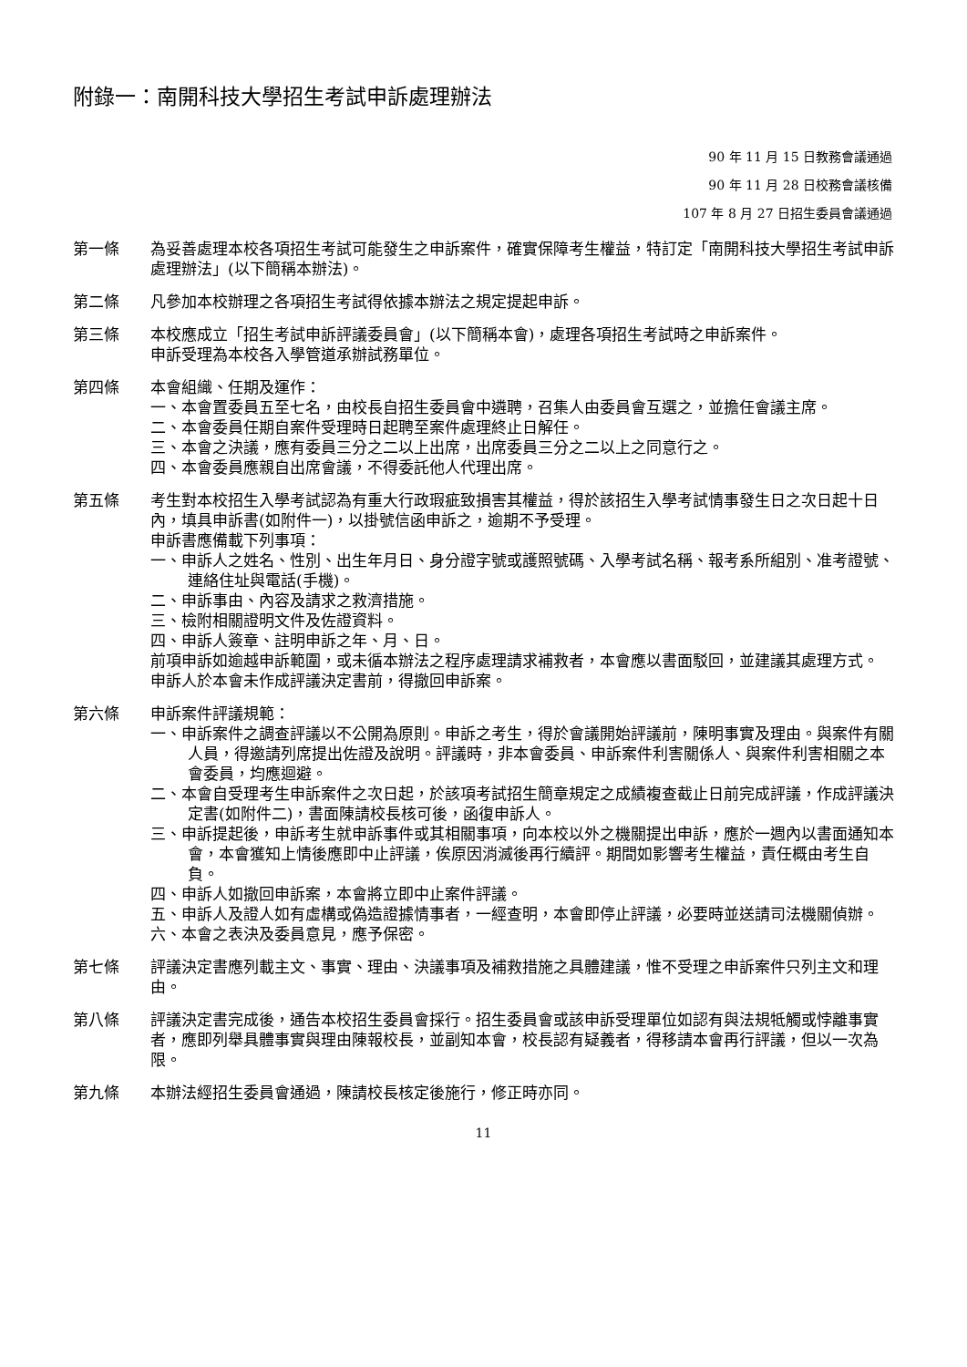附錄一：南開科技大學招生考試申訴處理辦法
90 年 11 月 15 日教務會議通過
90 年 11 月 28 日校務會議核備
107 年 8 月 27 日招生委員會議通過
第一條 為妥善處理本校各項招生考試可能發生之申訴案件，確實保障考生權益，特訂定「南開科技大學招生考試申訴處理辦法」(以下簡稱本辦法)。
第二條 凡參加本校辦理之各項招生考試得依據本辦法之規定提起申訴。
第三條 本校應成立「招生考試申訴評議委員會」(以下簡稱本會)，處理各項招生考試時之申訴案件。
申訴受理為本校各入學管道承辦試務單位。
第四條 本會組織、任期及運作：
一、本會置委員五至七名，由校長自招生委員會中遴聘，召集人由委員會互選之，並擔任會議主席。
二、本會委員任期自案件受理時日起聘至案件處理終止日解任。
三、本會之決議，應有委員三分之二以上出席，出席委員三分之二以上之同意行之。
四、本會委員應親自出席會議，不得委託他人代理出席。
第五條 考生對本校招生入學考試認為有重大行政瑕疵致損害其權益，得於該招生入學考試情事發生日之次日起十日內，填具申訴書(如附件一)，以掛號信函申訴之，逾期不予受理。
申訴書應備載下列事項：
一、申訴人之姓名、性別、出生年月日、身分證字號或護照號碼、入學考試名稱、報考系所組別、准考證號、連絡住址與電話(手機)。
二、申訴事由、內容及請求之救濟措施。
三、檢附相關證明文件及佐證資料。
四、申訴人簽章、註明申訴之年、月、日。
前項申訴如逾越申訴範圍，或未循本辦法之程序處理請求補救者，本會應以書面駁回，並建議其處理方式。
申訴人於本會未作成評議決定書前，得撤回申訴案。
第六條 申訴案件評議規範：
一、申訴案件之調查評議以不公開為原則。申訴之考生，得於會議開始評議前，陳明事實及理由。與案件有關人員，得邀請列席提出佐證及說明。評議時，非本會委員、申訴案件利害關係人、與案件利害相關之本會委員，均應迴避。
二、本會自受理考生申訴案件之次日起，於該項考試招生簡章規定之成績複查截止日前完成評議，作成評議決定書(如附件二)，書面陳請校長核可後，函復申訴人。
三、申訴提起後，申訴考生就申訴事件或其相關事項，向本校以外之機關提出申訴，應於一週內以書面通知本會，本會獲知上情後應即中止評議，俟原因消滅後再行續評。期間如影響考生權益，責任概由考生自負。
四、申訴人如撤回申訴案，本會將立即中止案件評議。
五、申訴人及證人如有虛構或偽造證據情事者，一經查明，本會即停止評議，必要時並送請司法機關偵辦。
六、本會之表決及委員意見，應予保密。
第七條 評議決定書應列載主文、事實、理由、決議事項及補救措施之具體建議，惟不受理之申訴案件只列主文和理由。
第八條 評議決定書完成後，通告本校招生委員會採行。招生委員會或該申訴受理單位如認有與法規牴觸或悖離事實者，應即列舉具體事實與理由陳報校長，並副知本會，校長認有疑義者，得移請本會再行評議，但以一次為限。
第九條 本辦法經招生委員會通過，陳請校長核定後施行，修正時亦同。
11